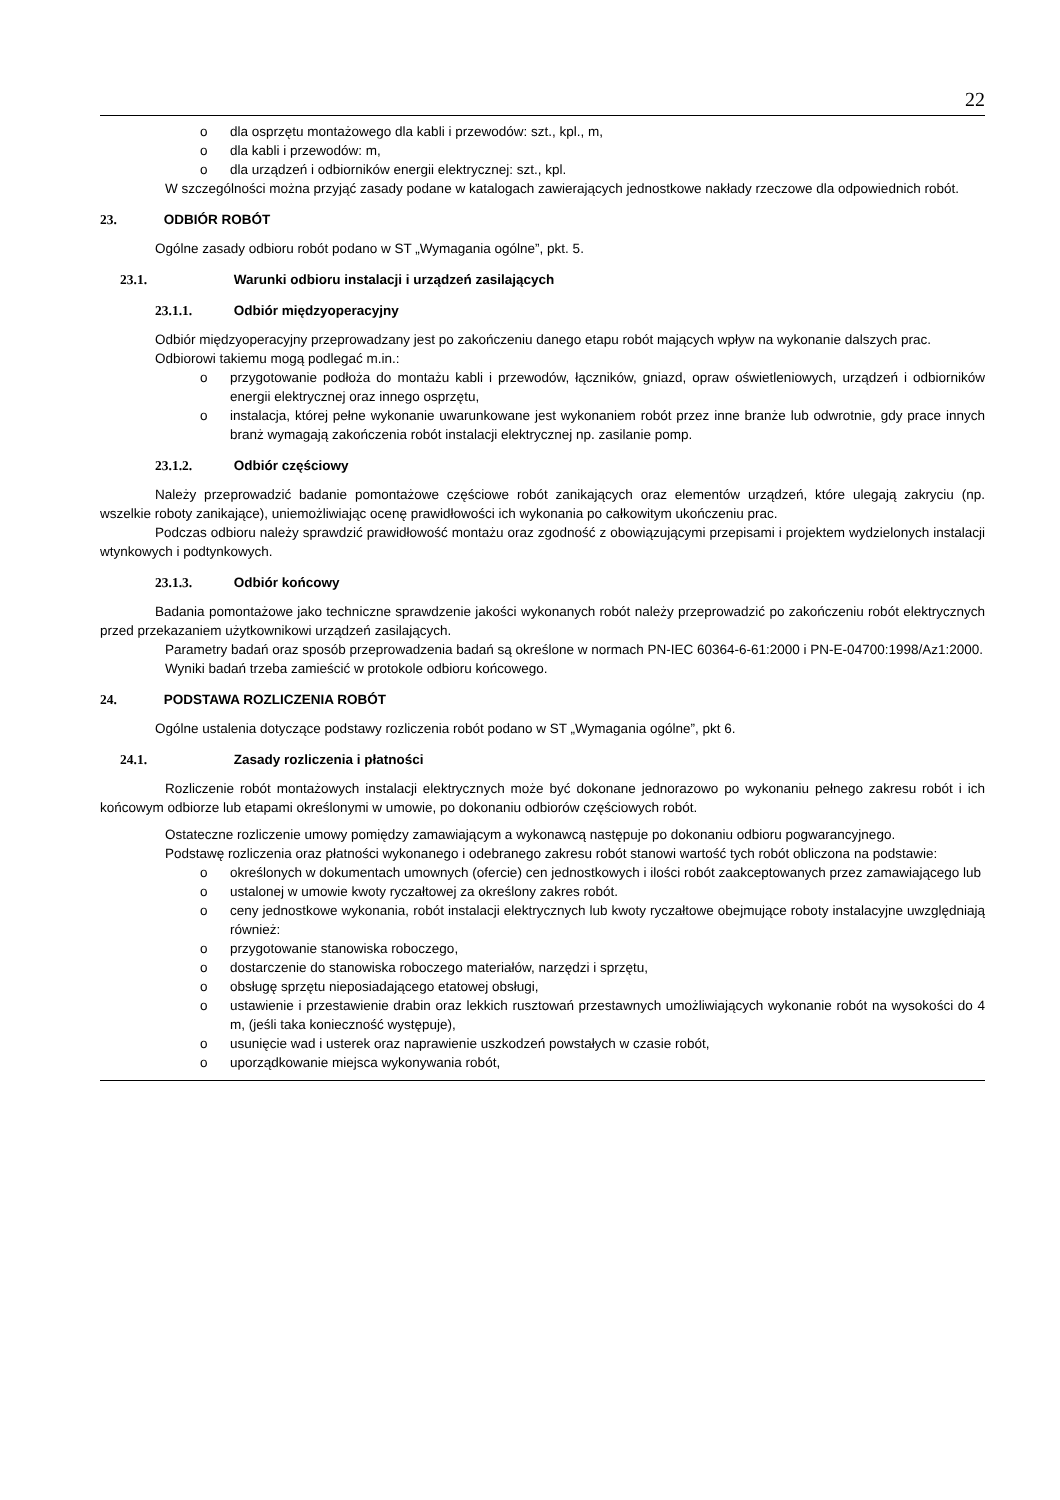22
o dla osprzętu montażowego dla kabli i przewodów: szt., kpl., m,
o dla kabli i przewodów: m,
o dla urządzeń i odbiorników energii elektrycznej: szt., kpl.
W szczególności można przyjąć zasady podane w katalogach zawierających jednostkowe nakłady rzeczowe dla odpowiednich robót.
23. ODBIÓR ROBÓT
Ogólne zasady odbioru robót podano w ST „Wymagania ogólne”, pkt. 5.
23.1. Warunki odbioru instalacji i urządzeń zasilających
23.1.1. Odbiór międzyoperacyjny
Odbiór międzyoperacyjny przeprowadzany jest po zakończeniu danego etapu robót mających wpływ na wykonanie dalszych prac.
Odbiorowi takiemu mogą podlegać m.in.:
o przygotowanie podłoża do montażu kabli i przewodów, łączników, gniazd, opraw oświetleniowych, urządzeń i odbiorników energii elektrycznej oraz innego osprzętu,
o instalacja, której pełne wykonanie uwarunkowane jest wykonaniem robót przez inne branże lub odwrotnie, gdy prace innych branż wymagają zakończenia robót instalacji elektrycznej np. zasilanie pomp.
23.1.2. Odbiór częściowy
Należy przeprowadzić badanie pomontażowe częściowe robót zanikających oraz elementów urządzeń, które ulegają zakryciu (np. wszelkie roboty zanikające), uniemożliwiając ocenę prawidłowości ich wykonania po całkowitym ukończeniu prac.
Podczas odbioru należy sprawdzić prawidłowość montażu oraz zgodność z obowiązującymi przepisami i projektem wydzielonych instalacji wtynkowych i podtynkowych.
23.1.3. Odbiór końcowy
Badania pomontażowe jako techniczne sprawdzenie jakości wykonanych robót należy przeprowadzić po zakończeniu robót elektrycznych przed przekazaniem użytkownikowi urządzeń zasilających.
Parametry badań oraz sposób przeprowadzenia badań są określone w normach PN-IEC 60364-6-61:2000 i PN-E-04700:1998/Az1:2000.
Wyniki badań trzeba zamieścić w protokole odbioru końcowego.
24. PODSTAWA ROZLICZENIA ROBÓT
Ogólne ustalenia dotyczące podstawy rozliczenia robót podano w ST „Wymagania ogólne”, pkt 6.
24.1. Zasady rozliczenia i płatności
Rozliczenie robót montażowych instalacji elektrycznych może być dokonane jednorazowo po wykonaniu pełnego zakresu robót i ich końcowym odbiorze lub etapami określonymi w umowie, po dokonaniu odbiorów częściowych robót.
Ostateczne rozliczenie umowy pomiędzy zamawiającym a wykonawcą następuje po dokonaniu odbioru pogwarancyjnego.
Podstawę rozliczenia oraz płatności wykonanego i odebranego zakresu robót stanowi wartość tych robót obliczona na podstawie:
o określonych w dokumentach umownych (ofercie) cen jednostkowych i ilości robót zaakceptowanych przez zamawiającego lub
o ustalonej w umowie kwoty ryczałtowej za określony zakres robót.
o ceny jednostkowe wykonania, robót instalacji elektrycznych lub kwoty ryczałtowe obejmujące roboty instalacyjne uwzględniają również:
o przygotowanie stanowiska roboczego,
o dostarczenie do stanowiska roboczego materiałów, narzędzi i sprzętu,
o obsługę sprzętu nieposiadającego etatowej obsługi,
o ustawienie i przestawienie drabin oraz lekkich rusztowań przestawnych umożliwiających wykonanie robót na wysokości do 4 m, (jeśli taka konieczność występuje),
o usunięcie wad i usterek oraz naprawienie uszkodzeń powstałych w czasie robót,
o uporządkowanie miejsca wykonywania robót,